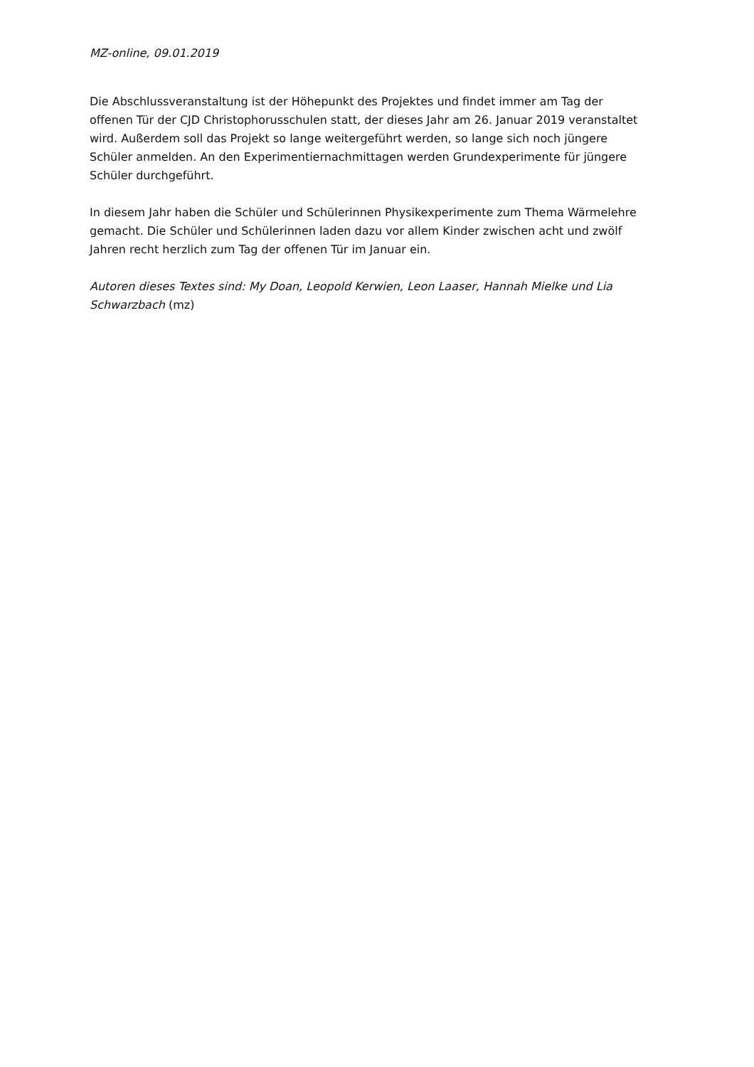MZ-online, 09.01.2019
Die Abschlussveranstaltung ist der Höhepunkt des Projektes und findet immer am Tag der offenen Tür der CJD Christophorusschulen statt, der dieses Jahr am 26. Januar 2019 veranstaltet wird. Außerdem soll das Projekt so lange weitergeführt werden, so lange sich noch jüngere Schüler anmelden. An den Experimentiernachmittagen werden Grundexperimente für jüngere Schüler durchgeführt.
In diesem Jahr haben die Schüler und Schülerinnen Physikexperimente zum Thema Wärmelehre gemacht. Die Schüler und Schülerinnen laden dazu vor allem Kinder zwischen acht und zwölf Jahren recht herzlich zum Tag der offenen Tür im Januar ein.
Autoren dieses Textes sind: My Doan, Leopold Kerwien, Leon Laaser, Hannah Mielke und Lia Schwarzbach (mz)